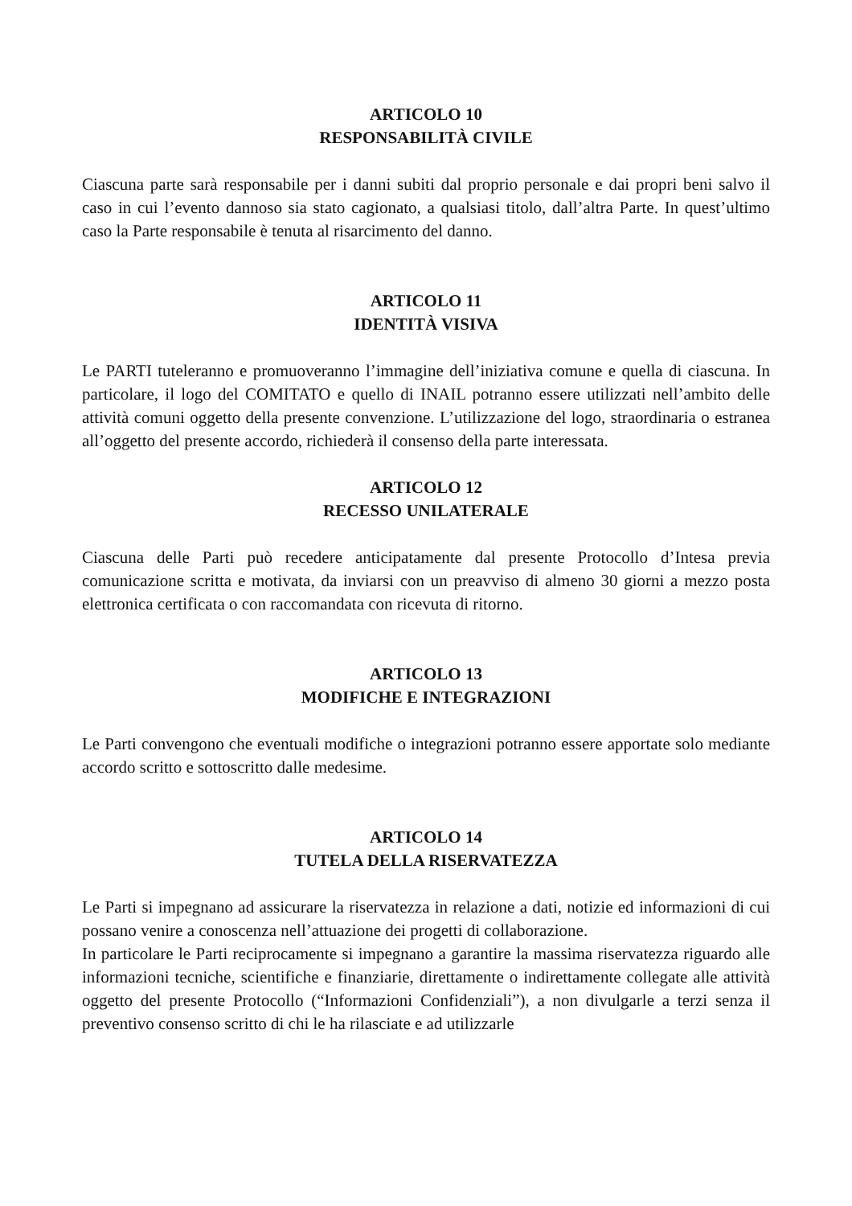ARTICOLO 10
RESPONSABILITÀ CIVILE
Ciascuna parte sarà responsabile per i danni subiti dal proprio personale e dai propri beni salvo il caso in cui l’evento dannoso sia stato cagionato, a qualsiasi titolo, dall’altra Parte. In quest’ultimo caso la Parte responsabile è tenuta al risarcimento del danno.
ARTICOLO 11
IDENTITÀ VISIVA
Le PARTI tuteleranno e promuoveranno l’immagine dell’iniziativa comune e quella di ciascuna. In particolare, il logo del COMITATO e quello di INAIL potranno essere utilizzati nell’ambito delle attività comuni oggetto della presente convenzione. L’utilizzazione del logo, straordinaria o estranea all’oggetto del presente accordo, richiederà il consenso della parte interessata.
ARTICOLO 12
RECESSO UNILATERALE
Ciascuna delle Parti può recedere anticipatamente dal presente Protocollo d’Intesa previa comunicazione scritta e motivata, da inviarsi con un preavviso di almeno 30 giorni a mezzo posta elettronica certificata o con raccomandata con ricevuta di ritorno.
ARTICOLO 13
MODIFICHE E INTEGRAZIONI
Le Parti convengono che eventuali modifiche o integrazioni potranno essere apportate solo mediante accordo scritto e sottoscritto dalle medesime.
ARTICOLO 14
TUTELA DELLA RISERVATEZZA
Le Parti si impegnano ad assicurare la riservatezza in relazione a dati, notizie ed informazioni di cui possano venire a conoscenza nell’attuazione dei progetti di collaborazione.
In particolare le Parti reciprocamente si impegnano a garantire la massima riservatezza riguardo alle informazioni tecniche, scientifiche e finanziarie, direttamente o indirettamente collegate alle attività oggetto del presente Protocollo (“Informazioni Confidenziali”), a non divulgarle a terzi senza il preventivo consenso scritto di chi le ha rilasciate e ad utilizzarle